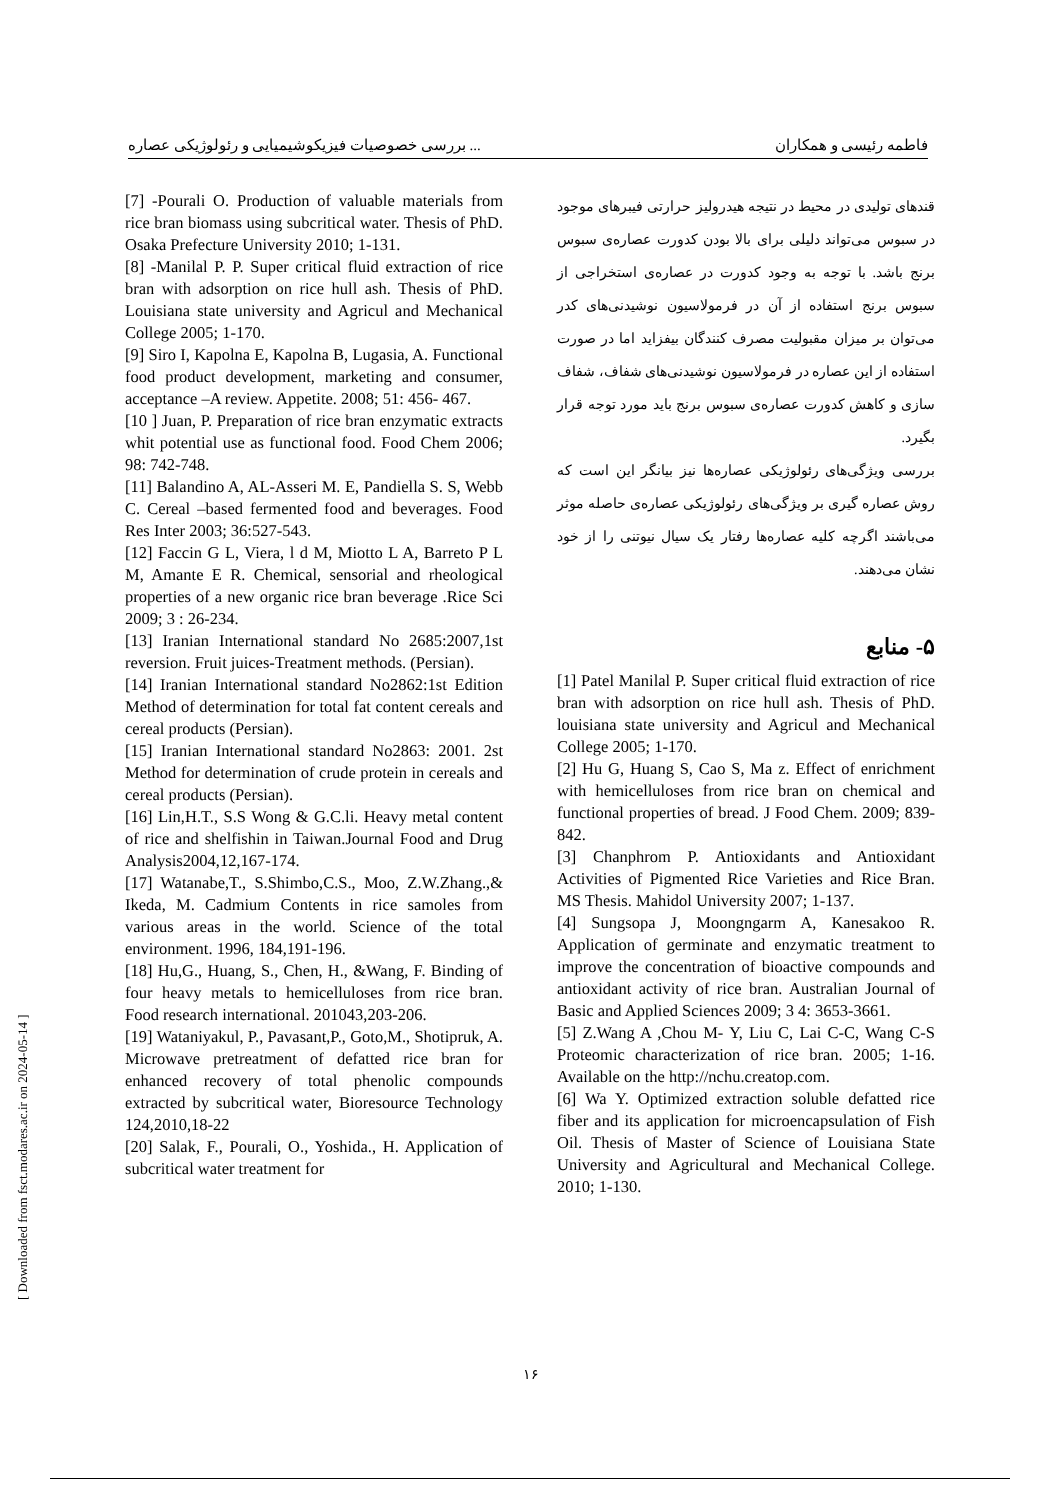بررسی خصوصیات فیزیکوشیمیایی و رئولوژیکی عصاره ... فاطمه رئیسی و همکاران
قندهای تولیدی در محیط در نتیجه هیدرولیز حرارتی فیبرهای موجود در سبوس می‌تواند دلیلی برای بالا بودن کدورت عصاره‌ی سبوس برنج باشد. با توجه به وجود کدورت در عصاره‌ی استخراجی از سبوس برنج استفاده از آن در فرمولاسیون نوشیدنی‌های کدر می‌توان بر میزان مقبولیت مصرف کنندگان بیفزاید اما در صورت استفاده از این عصاره در فرمولاسیون نوشیدنی‌های شفاف، شفاف سازی و کاهش کدورت عصاره‌ی سبوس برنج باید مورد توجه قرار بگیرد.
بررسی ویژگی‌های رئولوژیکی عصاره‌ها نیز بیانگر این است که روش عصاره گیری بر ویژگی‌های رئولوژیکی عصاره‌ی حاصله موثر می‌باشند اگرچه کلیه عصاره‌ها رفتار یک سیال نیوتنی را از خود نشان می‌دهند.
۵- منابع
[1] Patel Manilal P. Super critical fluid extraction of rice bran with adsorption on rice hull ash. Thesis of PhD. louisiana state university and Agricul and Mechanical College 2005; 1-170.
[2] Hu G, Huang S, Cao S, Ma z. Effect of enrichment with hemicelluloses from rice bran on chemical and functional properties of bread. J Food Chem. 2009; 839-842.
[3] Chanphrom P. Antioxidants and Antioxidant Activities of Pigmented Rice Varieties and Rice Bran. MS Thesis. Mahidol University 2007; 1-137.
[4] Sungsopa J, Moongngarm A, Kanesakoo R. Application of germinate and enzymatic treatment to improve the concentration of bioactive compounds and antioxidant activity of rice bran. Australian Journal of Basic and Applied Sciences 2009; 3 4: 3653-3661.
[5] Z.Wang A ,Chou M- Y, Liu C, Lai C-C, Wang C-S Proteomic characterization of rice bran. 2005; 1-16. Available on the http://nchu.creatop.com.
[6] Wa Y. Optimized extraction soluble defatted rice fiber and its application for microencapsulation of Fish Oil. Thesis of Master of Science of Louisiana State University and Agricultural and Mechanical College. 2010; 1-130.
[7] -Pourali O. Production of valuable materials from rice bran biomass using subcritical water. Thesis of PhD. Osaka Prefecture University 2010; 1-131.
[8] -Manilal P. P. Super critical fluid extraction of rice bran with adsorption on rice hull ash. Thesis of PhD. Louisiana state university and Agricul and Mechanical College 2005; 1-170.
[9] Siro I, Kapolna E, Kapolna B, Lugasia, A. Functional food product development, marketing and consumer, acceptance –A review. Appetite. 2008; 51: 456- 467.
[10 ] Juan, P. Preparation of rice bran enzymatic extracts whit potential use as functional food. Food Chem 2006; 98: 742-748.
[11] Balandino A, AL-Asseri M. E, Pandiella S. S, Webb C. Cereal –based fermented food and beverages. Food Res Inter 2003; 36:527-543.
[12] Faccin G L, Viera, l d M, Miotto L A, Barreto P L M, Amante E R. Chemical, sensorial and rheological properties of a new organic rice bran beverage .Rice Sci 2009; 3 : 26-234.
[13] Iranian International standard No 2685:2007,1st reversion. Fruit juices-Treatment methods. (Persian).
[14] Iranian International standard No2862:1st Edition Method of determination for total fat content cereals and cereal products (Persian).
[15] Iranian International standard No2863: 2001. 2st Method for determination of crude protein in cereals and cereal products (Persian).
[16] Lin,H.T., S.S Wong & G.C.li. Heavy metal content of rice and shelfishin in Taiwan.Journal Food and Drug Analysis2004,12,167-174.
[17] Watanabe,T., S.Shimbo,C.S., Moo, Z.W.Zhang.,& Ikeda, M. Cadmium Contents in rice samoles from various areas in the world. Science of the total environment. 1996, 184,191-196.
[18] Hu,G., Huang, S., Chen, H., &Wang, F. Binding of four heavy metals to hemicelluloses from rice bran. Food research international. 201043,203-206.
[19] Wataniyakul, P., Pavasant,P., Goto,M., Shotipruk, A. Microwave pretreatment of defatted rice bran for enhanced recovery of total phenolic compounds extracted by subcritical water, Bioresource Technology 124,2010,18-22
[20] Salak, F., Pourali, O., Yoshida., H. Application of subcritical water treatment for
۱۶
[ Downloaded from fsct.modares.ac.ir on 2024-05-14 ]